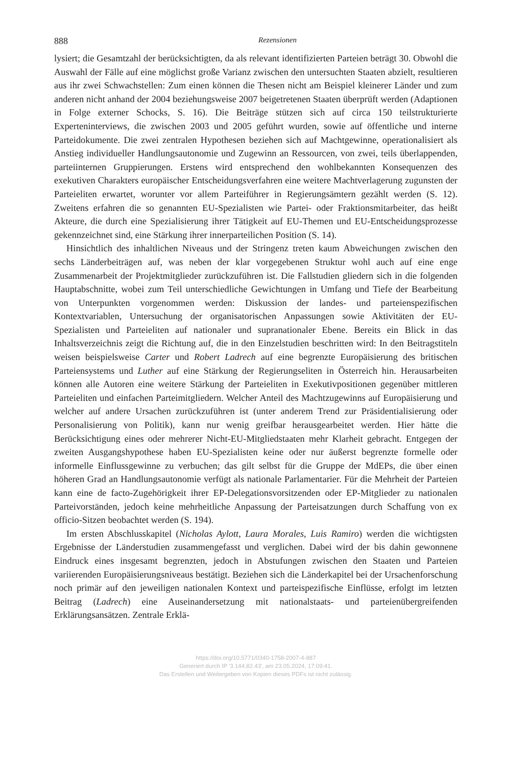888 Rezensionen
lysiert; die Gesamtzahl der berücksichtigten, da als relevant identifizierten Parteien beträgt 30. Obwohl die Auswahl der Fälle auf eine möglichst große Varianz zwischen den untersuchten Staaten abzielt, resultieren aus ihr zwei Schwachstellen: Zum einen können die Thesen nicht am Beispiel kleinerer Länder und zum anderen nicht anhand der 2004 beziehungsweise 2007 beigetretenen Staaten überprüft werden (Adaptionen in Folge externer Schocks, S. 16). Die Beiträge stützen sich auf circa 150 teilstrukturierte Experteninterviews, die zwischen 2003 und 2005 geführt wurden, sowie auf öffentliche und interne Parteidokumente. Die zwei zentralen Hypothesen beziehen sich auf Machtgewinne, operationalisiert als Anstieg individueller Handlungsautonomie und Zugewinn an Ressourcen, von zwei, teils überlappenden, parteiinternen Gruppierungen. Erstens wird entsprechend den wohlbekannten Konsequenzen des exekutiven Charakters europäischer Entscheidungsverfahren eine weitere Machtverlagerung zugunsten der Parteieliten erwartet, worunter vor allem Parteiführer in Regierungsämtern gezählt werden (S. 12). Zweitens erfahren die so genannten EU-Spezialisten wie Partei- oder Fraktionsmitarbeiter, das heißt Akteure, die durch eine Spezialisierung ihrer Tätigkeit auf EU-Themen und EU-Entscheidungsprozesse gekennzeichnet sind, eine Stärkung ihrer innerparteilichen Position (S. 14).
Hinsichtlich des inhaltlichen Niveaus und der Stringenz treten kaum Abweichungen zwischen den sechs Länderbeiträgen auf, was neben der klar vorgegebenen Struktur wohl auch auf eine enge Zusammenarbeit der Projektmitglieder zurückzuführen ist. Die Fallstudien gliedern sich in die folgenden Hauptabschnitte, wobei zum Teil unterschiedliche Gewichtungen in Umfang und Tiefe der Bearbeitung von Unterpunkten vorgenommen werden: Diskussion der landes- und parteienspezifischen Kontextvariablen, Untersuchung der organisatorischen Anpassungen sowie Aktivitäten der EU-Spezialisten und Parteieliten auf nationaler und supranationaler Ebene. Bereits ein Blick in das Inhaltsverzeichnis zeigt die Richtung auf, die in den Einzelstudien beschritten wird: In den Beitragstiteln weisen beispielsweise Carter und Robert Ladrech auf eine begrenzte Europäisierung des britischen Parteiensystems und Luther auf eine Stärkung der Regierungseliten in Österreich hin. Herausarbeiten können alle Autoren eine weitere Stärkung der Parteieliten in Exekutivpositionen gegenüber mittleren Parteieliten und einfachen Parteimitgliedern. Welcher Anteil des Machtzugewinns auf Europäisierung und welcher auf andere Ursachen zurückzuführen ist (unter anderem Trend zur Präsidentialisierung oder Personalisierung von Politik), kann nur wenig greifbar herausgearbeitet werden. Hier hätte die Berücksichtigung eines oder mehrerer Nicht-EU-Mitgliedstaaten mehr Klarheit gebracht. Entgegen der zweiten Ausgangshypothese haben EU-Spezialisten keine oder nur äußerst begrenzte formelle oder informelle Einflussgewinne zu verbuchen; das gilt selbst für die Gruppe der MdEPs, die über einen höheren Grad an Handlungsautonomie verfügt als nationale Parlamentarier. Für die Mehrheit der Parteien kann eine de facto-Zugehörigkeit ihrer EP-Delegationsvorsitzenden oder EP-Mitglieder zu nationalen Parteivorständen, jedoch keine mehrheitliche Anpassung der Parteisatzungen durch Schaffung von ex officio-Sitzen beobachtet werden (S. 194).
Im ersten Abschlusskapitel (Nicholas Aylott, Laura Morales, Luis Ramiro) werden die wichtigsten Ergebnisse der Länderstudien zusammengefasst und verglichen. Dabei wird der bis dahin gewonnene Eindruck eines insgesamt begrenzten, jedoch in Abstufungen zwischen den Staaten und Parteien variierenden Europäisierungsniveaus bestätigt. Beziehen sich die Länderkapitel bei der Ursachenforschung noch primär auf den jeweiligen nationalen Kontext und parteispezifische Einflüsse, erfolgt im letzten Beitrag (Ladrech) eine Auseinandersetzung mit nationalstaats- und parteienübergreifenden Erklärungsansätzen. Zentrale Erklä-
https://doi.org/10.5771/0340-1758-2007-4-887
Generiert durch IP '3.144.82.43', am 23.05.2024, 17:09:41.
Das Erstellen und Weitergeben von Kopien dieses PDFs ist nicht zulässig.